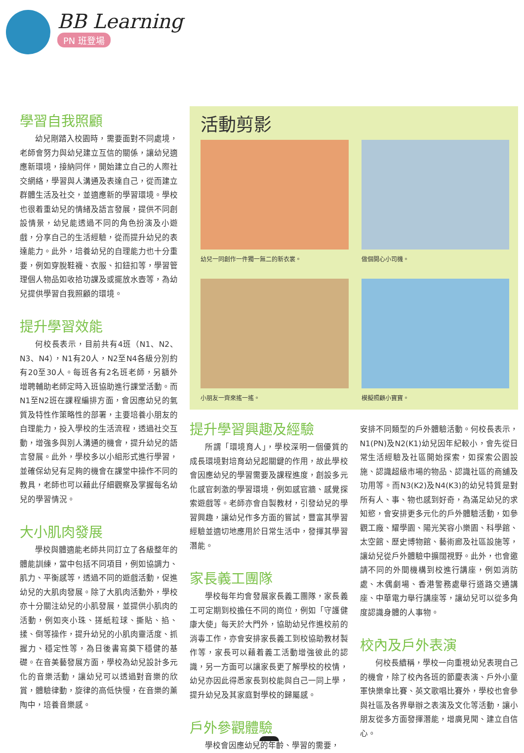BB Learning
PN 班登場
學習自我照顧
幼兒剛踏入校園時，需要面對不同處境，老師會努力與幼兒建立互信的關係，讓幼兒適應新環境，接納同伴，開始建立自己的人際社交網絡，學習與人溝通及表達自己，從而建立群體生活及社交，並適應新的學習環境。學校也很着重幼兒的情緒及語言發展，提供不同創設情景，幼兒能透過不同的角色扮演及小遊戲，分享自己的生活經驗，從而提升幼兒的表達能力。此外，培養幼兒的自理能力也十分重要，例如穿脫鞋襪、衣服、扣鈕扣等，學習管理個人物品如收拾功課及或擺放水壺等，為幼兒提供學習自我照顧的環境。
提升學習效能
何校長表示，目前共有4班（N1、N2、N3、N4），N1有20人，N2至N4各級分別約有20至30人。每班各有2名班老師，另額外增聘輔助老師定時入班協助進行課堂活動。而N1至N2班在課程編排方面，會因應幼兒的氣質及特性作策略性的部署，主要培養小朋友的自理能力，投入學校的生活流程，透過社交互動，增強多與別人溝通的機會，提升幼兒的語言發展。此外，學校多以小組形式進行學習，並確保幼兒有足夠的機會在課堂中操作不同的教具，老師也可以藉此仔細觀察及掌握每名幼兒的學習情況。
大小肌肉發展
學校與體適能老師共同訂立了各級整年的體能訓練，當中包括不同項目，例如協調力、肌力、平衡感等，透過不同的遊戲活動，促進幼兒的大肌肉發展。除了大肌肉活動外，學校亦十分關注幼兒的小肌發展，並提供小肌肉的活動，例如夾小珠、搓紙粒球、撕貼、掐、揉、倒等操作，提升幼兒的小肌肉靈活度、抓握力、穩定性等，為日後書寫奠下穩健的基礎。在音美藝發展方面，學校為幼兒設計多元化的音樂活動，讓幼兒可以透過對音樂的欣賞，體驗律動，旋律的高低快慢，在音樂的薰陶中，培養音樂感。
活動剪影
幼兒一同創作一件獨一無二的新衣裳。
做個開心小司機。
小朋友一齊來搖一搖。
模擬照顧小寶寶。
提升學習興趣及經驗
所謂「環境育人」，學校深明一個優質的成長環境對培育幼兒起關鍵的作用，故此學校會因應幼兒的學習需要及課程進度，創設多元化感官刺激的學習環境，例如感官牆、感覺探索遊戲等。老師亦會自製教材，引發幼兒的學習興趣，讓幼兒作多方面的嘗試，豐富其學習經驗並適切地應用於日常生活中，發揮其學習潛能。
家長義工團隊
學校每年均會發展家長義工團隊，家長義工可定期到校擔任不同的崗位，例如「守護健康大使」每天於大門外，協助幼兒作進校前的消毒工作，亦會安排家長義工到校協助教材製作等，家長可以藉着義工活動增強彼此的認識，另一方面可以讓家長更了解學校的校情，幼兒亦因此得悉家長到校能與自己一同上學，提升幼兒及其家庭對學校的歸屬感。
戶外參觀體驗
學校會因應幼兒的年齡、學習的需要，
安排不同類型的戶外體驗活動。何校長表示，N1(PN)及N2(K1)幼兒因年紀較小，會先從日常生活經驗及社區開始探索，如探索公園設施、認識超級市場的物品、認識社區的商舖及功用等。而N3(K2)及N4(K3)的幼兒特質是對所有人、事、物也感到好奇，為滿足幼兒的求知慾，會安排更多元化的戶外體驗活動，如參觀工廠、耀學園、陽光笑容小樂園、科學館、太空館、歷史博物館、藝術廊及社區設施等，讓幼兒從戶外體驗中擴闊視野。此外，也會邀請不同的外間機構到校進行講座，例如消防處、木偶劇場、香港警務處舉行道路交通講座、中華電力舉行講座等，讓幼兒可以從多角度認識身體的人事物。
校內及戶外表演
何校長續稱，學校一向重視幼兒表現自己的機會，除了校內各班的節慶表演、戶外小童軍快樂傘比賽、英文歌唱比賽外，學校也會參與社區及各界舉辦之表演及文化等活動，讓小朋友從多方面發揮潛能，增廣見聞、建立自信心。